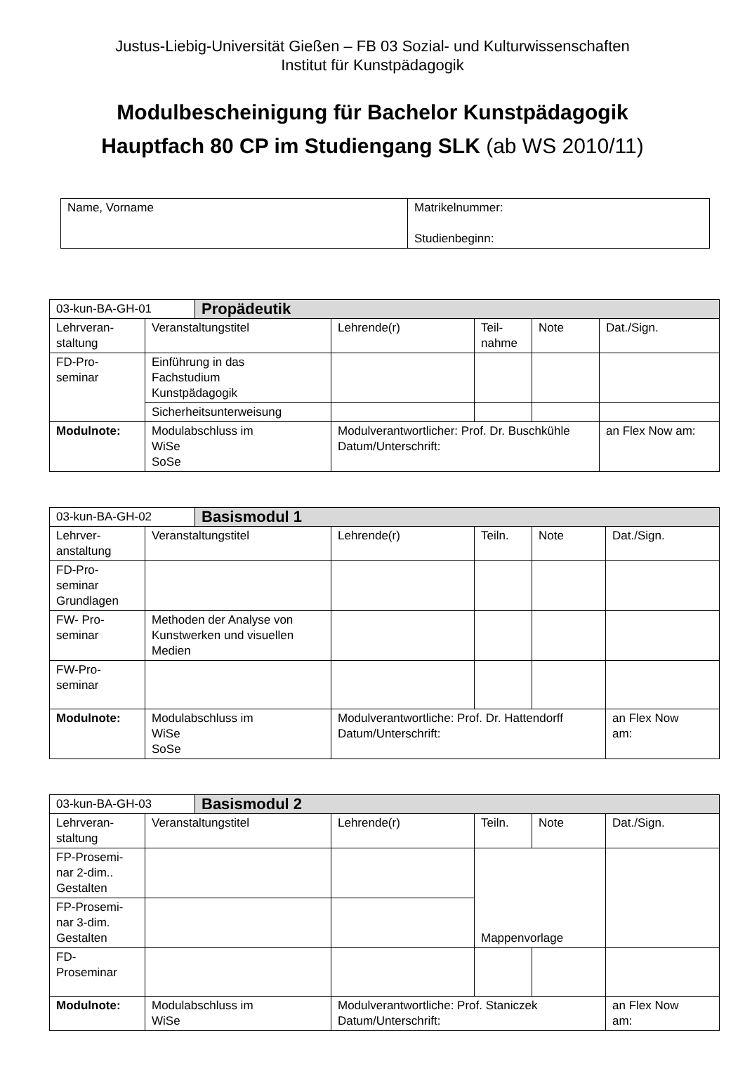Justus-Liebig-Universität Gießen – FB 03 Sozial- und Kulturwissenschaften
Institut für Kunstpädagogik
Modulbescheinigung für Bachelor Kunstpädagogik
Hauptfach 80 CP im Studiengang SLK (ab WS 2010/11)
| Name, Vorname | Matrikelnummer: Studienbeginn: |
| 03-kun-BA-GH-01 | | Propädeutik | | | | |
| Lehrveran- staltung | Veranstaltungstitel | | Lehrende(r) | Teil- nahme | Note | Dat./Sign. |
| FD-Pro- seminar | Einführung in das Fachstudium Kunstpädagogik | | | | | |
| | Sicherheitsunterweisung | | | | | |
| Modulnote: | Modulabschluss im WiSe SoSe | | Modulverantwortlicher: Prof. Dr. Buschkühle Datum/Unterschrift: | | | an Flex Now am: |
| 03-kun-BA-GH-02 | | Basismodul 1 | | | | |
| Lehrver- anstaltung | Veranstaltungstitel | | Lehrende(r) | Teiln. | Note | Dat./Sign. |
| FD-Pro- seminar Grundlagen | | | | | | |
| FW- Pro- seminar | Methoden der Analyse von Kunstwerken und visuellen Medien | | | | | |
| FW-Pro- seminar | | | | | | |
| Modulnote: | Modulabschluss im WiSe SoSe | | Modulverantwortliche: Prof. Dr. Hattendorff Datum/Unterschrift: | | | an Flex Now am: |
| 03-kun-BA-GH-03 | | Basismodul 2 | | | | |
| Lehrveran- staltung | Veranstaltungstitel | | Lehrende(r) | Teiln. | Note | Dat./Sign. |
| FP-Prosemi- nar 2-dim.. Gestalten | | | | Mappenvorlage | | |
| FP-Prosemi- nar 3-dim. Gestalten | | | | | | |
| FD- Proseminar | | | | | | |
| Modulnote: | Modulabschluss im WiSe | | Modulverantwortliche: Prof. Staniczek Datum/Unterschrift: | | | an Flex Now am: |